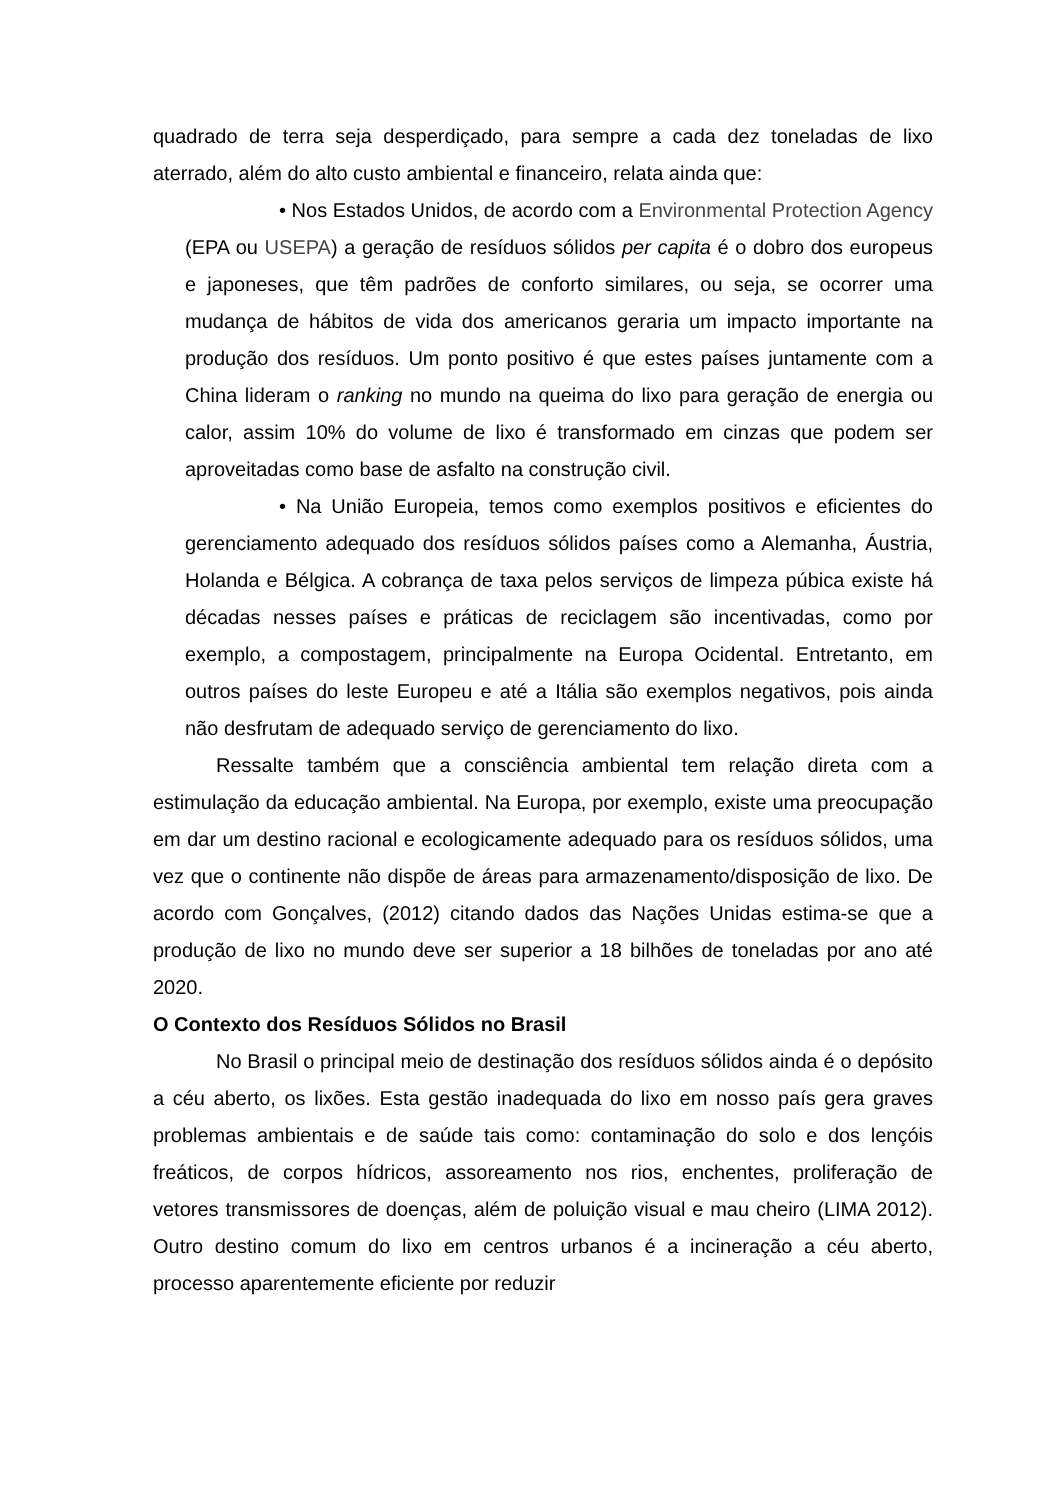quadrado de terra seja desperdiçado, para sempre a cada dez toneladas de lixo aterrado, além do alto custo ambiental e financeiro, relata ainda que:
• Nos Estados Unidos, de acordo com a Environmental Protection Agency (EPA ou USEPA) a geração de resíduos sólidos per capita é o dobro dos europeus e japoneses, que têm padrões de conforto similares, ou seja, se ocorrer uma mudança de hábitos de vida dos americanos geraria um impacto importante na produção dos resíduos. Um ponto positivo é que estes países juntamente com a China lideram o ranking no mundo na queima do lixo para geração de energia ou calor, assim 10% do volume de lixo é transformado em cinzas que podem ser aproveitadas como base de asfalto na construção civil.
• Na União Europeia, temos como exemplos positivos e eficientes do gerenciamento adequado dos resíduos sólidos países como a Alemanha, Áustria, Holanda e Bélgica. A cobrança de taxa pelos serviços de limpeza púbica existe há décadas nesses países e práticas de reciclagem são incentivadas, como por exemplo, a compostagem, principalmente na Europa Ocidental. Entretanto, em outros países do leste Europeu e até a Itália são exemplos negativos, pois ainda não desfrutam de adequado serviço de gerenciamento do lixo.
Ressalte também que a consciência ambiental tem relação direta com a estimulação da educação ambiental. Na Europa, por exemplo, existe uma preocupação em dar um destino racional e ecologicamente adequado para os resíduos sólidos, uma vez que o continente não dispõe de áreas para armazenamento/disposição de lixo. De acordo com Gonçalves, (2012) citando dados das Nações Unidas estima-se que a produção de lixo no mundo deve ser superior a 18 bilhões de toneladas por ano até 2020.
O Contexto dos Resíduos Sólidos no Brasil
No Brasil o principal meio de destinação dos resíduos sólidos ainda é o depósito a céu aberto, os lixões. Esta gestão inadequada do lixo em nosso país gera graves problemas ambientais e de saúde tais como: contaminação do solo e dos lençóis freáticos, de corpos hídricos, assoreamento nos rios, enchentes, proliferação de vetores transmissores de doenças, além de poluição visual e mau cheiro (LIMA 2012). Outro destino comum do lixo em centros urbanos é a incineração a céu aberto, processo aparentemente eficiente por reduzir